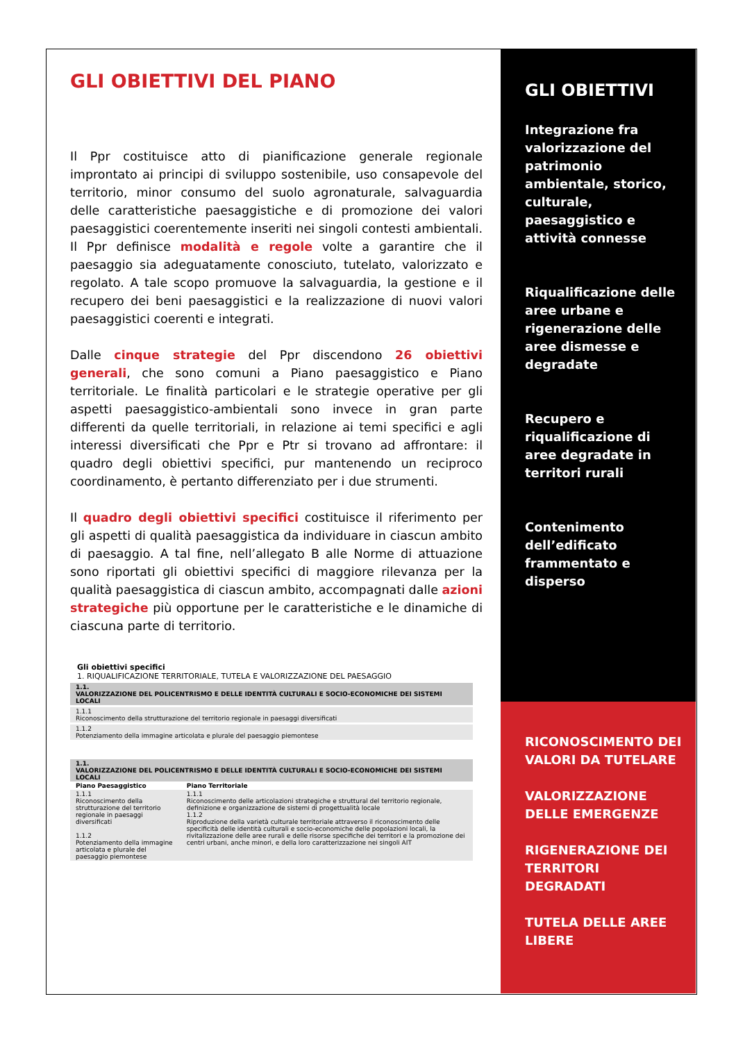GLI OBIETTIVI DEL PIANO
Il Ppr costituisce atto di pianificazione generale regionale improntato ai principi di sviluppo sostenibile, uso consapevole del territorio, minor consumo del suolo agronaturale, salvaguardia delle caratteristiche paesaggistiche e di promozione dei valori paesaggistici coerentemente inseriti nei singoli contesti ambientali. Il Ppr definisce modalità e regole volte a garantire che il paesaggio sia adeguatamente conosciuto, tutelato, valorizzato e regolato. A tale scopo promuove la salvaguardia, la gestione e il recupero dei beni paesaggistici e la realizzazione di nuovi valori paesaggistici coerenti e integrati.
Dalle cinque strategie del Ppr discendono 26 obiettivi generali, che sono comuni a Piano paesaggistico e Piano territoriale. Le finalità particolari e le strategie operative per gli aspetti paesaggistico-ambientali sono invece in gran parte differenti da quelle territoriali, in relazione ai temi specifici e agli interessi diversificati che Ppr e Ptr si trovano ad affrontare: il quadro degli obiettivi specifici, pur mantenendo un reciproco coordinamento, è pertanto differenziato per i due strumenti.
Il quadro degli obiettivi specifici costituisce il riferimento per gli aspetti di qualità paesaggistica da individuare in ciascun ambito di paesaggio. A tal fine, nell’allegato B alle Norme di attuazione sono riportati gli obiettivi specifici di maggiore rilevanza per la qualità paesaggistica di ciascun ambito, accompagnati dalle azioni strategiche più opportune per le caratteristiche e le dinamiche di ciascuna parte di territorio.
Gli obiettivi specifici
1. RIQUALIFICAZIONE TERRITORIALE, TUTELA E VALORIZZAZIONE DEL PAESAGGIO
| 1.1. VALORIZZAZIONE DEL POLICENTRISMO E DELLE IDENTITÀ CULTURALI E SOCIO-ECONOMICHE DEI SISTEMI LOCALI |
| 1.1.1 Riconoscimento della strutturazione del territorio regionale in paesaggi diversificati |
| 1.1.2 Potenziamento della immagine articolata e plurale del paesaggio piemontese |
| 1.1. VALORIZZAZIONE DEL POLICENTRISMO E DELLE IDENTITÀ CULTURALI E SOCIO-ECONOMICHE DEI SISTEMI LOCALI | |
| Piano Paesaggistico | Piano Territoriale |
| 1.1.1 Riconoscimento della strutturazione del territorio regionale in paesaggi diversificati 1.1.2 Potenziamento della immagine articolata e plurale del paesaggio piemontese | 1.1.1 Riconoscimento delle articolazioni strategiche e struttural del territorio regionale, definizione e organizzazione de sistemi di progettualità locale 1.1.2 Riproduzione della varietà culturale territoriale attraverso il riconoscimento delle specificità delle identità culturali e socio-economiche delle popolazioni locali, la rivitalizzazione delle aree rurali e delle risorse specifiche dei territori e la promozione dei centri urbani, anche minori, e della loro caratterizzazione nei singoli AIT |
GLI OBIETTIVI
Integrazione fra valorizzazione del patrimonio ambientale, storico, culturale, paesaggistico e attività connesse
Riqualificazione delle aree urbane e rigenerazione delle aree dismesse e degradate
Recupero e riqualificazione di aree degradate in territori rurali
Contenimento dell’edificato frammentato e disperso
RICONOSCIMENTO DEI VALORI DA TUTELARE
VALORIZZAZIONE DELLE EMERGENZE
RIGENERAZIONE DEI TERRITORI DEGRADATI
TUTELA DELLE AREE LIBERE